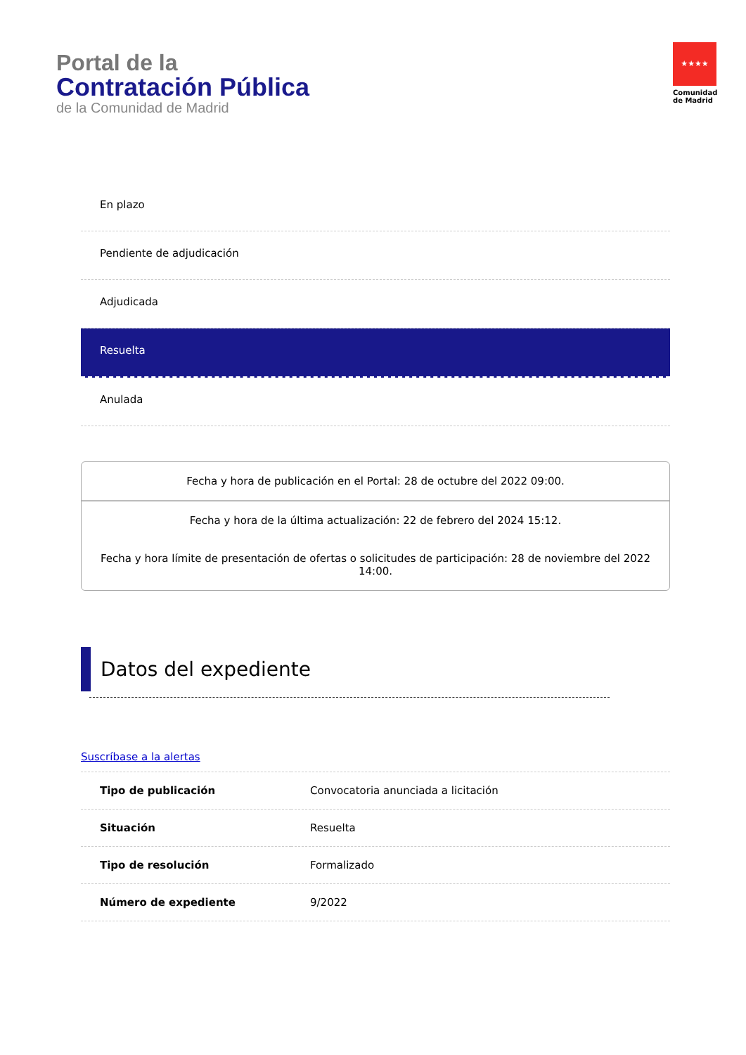Portal de la
Contratación Pública
de la Comunidad de Madrid
★★★★
Comunidad
de Madrid
En plazo
Pendiente de adjudicación
Adjudicada
Resuelta
Anulada
Fecha y hora de publicación en el Portal: 28 de octubre del 2022 09:00.
Fecha y hora de la última actualización: 22 de febrero del 2024 15:12.
Fecha y hora límite de presentación de ofertas o solicitudes de participación: 28 de noviembre del 2022 14:00.
Datos del expediente
Suscríbase a la alertas
| Tipo de publicación | Convocatoria anunciada a licitación |
| Situación | Resuelta |
| Tipo de resolución | Formalizado |
| Número de expediente | 9/2022 |